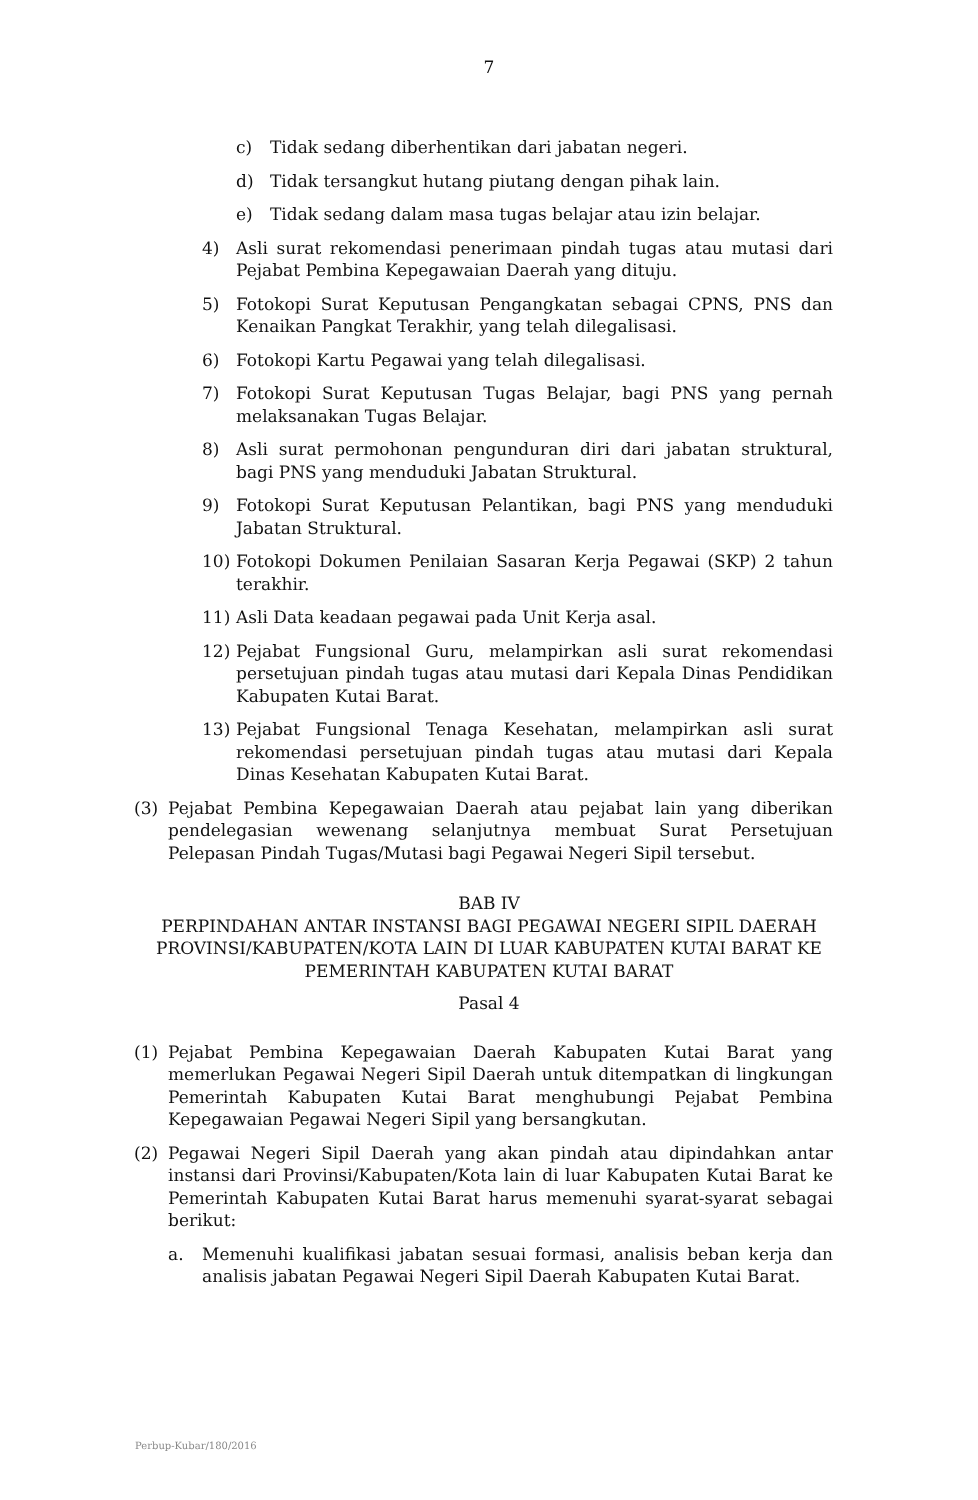7
c) Tidak sedang diberhentikan dari jabatan negeri.
d) Tidak tersangkut hutang piutang dengan pihak lain.
e) Tidak sedang dalam masa tugas belajar atau izin belajar.
4) Asli surat rekomendasi penerimaan pindah tugas atau mutasi dari Pejabat Pembina Kepegawaian Daerah yang dituju.
5) Fotokopi Surat Keputusan Pengangkatan sebagai CPNS, PNS dan Kenaikan Pangkat Terakhir, yang telah dilegalisasi.
6) Fotokopi Kartu Pegawai yang telah dilegalisasi.
7) Fotokopi Surat Keputusan Tugas Belajar, bagi PNS yang pernah melaksanakan Tugas Belajar.
8) Asli surat permohonan pengunduran diri dari jabatan struktural, bagi PNS yang menduduki Jabatan Struktural.
9) Fotokopi Surat Keputusan Pelantikan, bagi PNS yang menduduki Jabatan Struktural.
10) Fotokopi Dokumen Penilaian Sasaran Kerja Pegawai (SKP) 2 tahun terakhir.
11) Asli Data keadaan pegawai pada Unit Kerja asal.
12) Pejabat Fungsional Guru, melampirkan asli surat rekomendasi persetujuan pindah tugas atau mutasi dari Kepala Dinas Pendidikan Kabupaten Kutai Barat.
13) Pejabat Fungsional Tenaga Kesehatan, melampirkan asli surat rekomendasi persetujuan pindah tugas atau mutasi dari Kepala Dinas Kesehatan Kabupaten Kutai Barat.
(3) Pejabat Pembina Kepegawaian Daerah atau pejabat lain yang diberikan pendelegasian wewenang selanjutnya membuat Surat Persetujuan Pelepasan Pindah Tugas/Mutasi bagi Pegawai Negeri Sipil tersebut.
BAB IV
PERPINDAHAN ANTAR INSTANSI BAGI PEGAWAI NEGERI SIPIL DAERAH PROVINSI/KABUPATEN/KOTA LAIN DI LUAR KABUPATEN KUTAI BARAT KE PEMERINTAH KABUPATEN KUTAI BARAT
Pasal 4
(1) Pejabat Pembina Kepegawaian Daerah Kabupaten Kutai Barat yang memerlukan Pegawai Negeri Sipil Daerah untuk ditempatkan di lingkungan Pemerintah Kabupaten Kutai Barat menghubungi Pejabat Pembina Kepegawaian Pegawai Negeri Sipil yang bersangkutan.
(2) Pegawai Negeri Sipil Daerah yang akan pindah atau dipindahkan antar instansi dari Provinsi/Kabupaten/Kota lain di luar Kabupaten Kutai Barat ke Pemerintah Kabupaten Kutai Barat harus memenuhi syarat-syarat sebagai berikut:
a. Memenuhi kualifikasi jabatan sesuai formasi, analisis beban kerja dan analisis jabatan Pegawai Negeri Sipil Daerah Kabupaten Kutai Barat.
Perbup-Kubar/180/2016